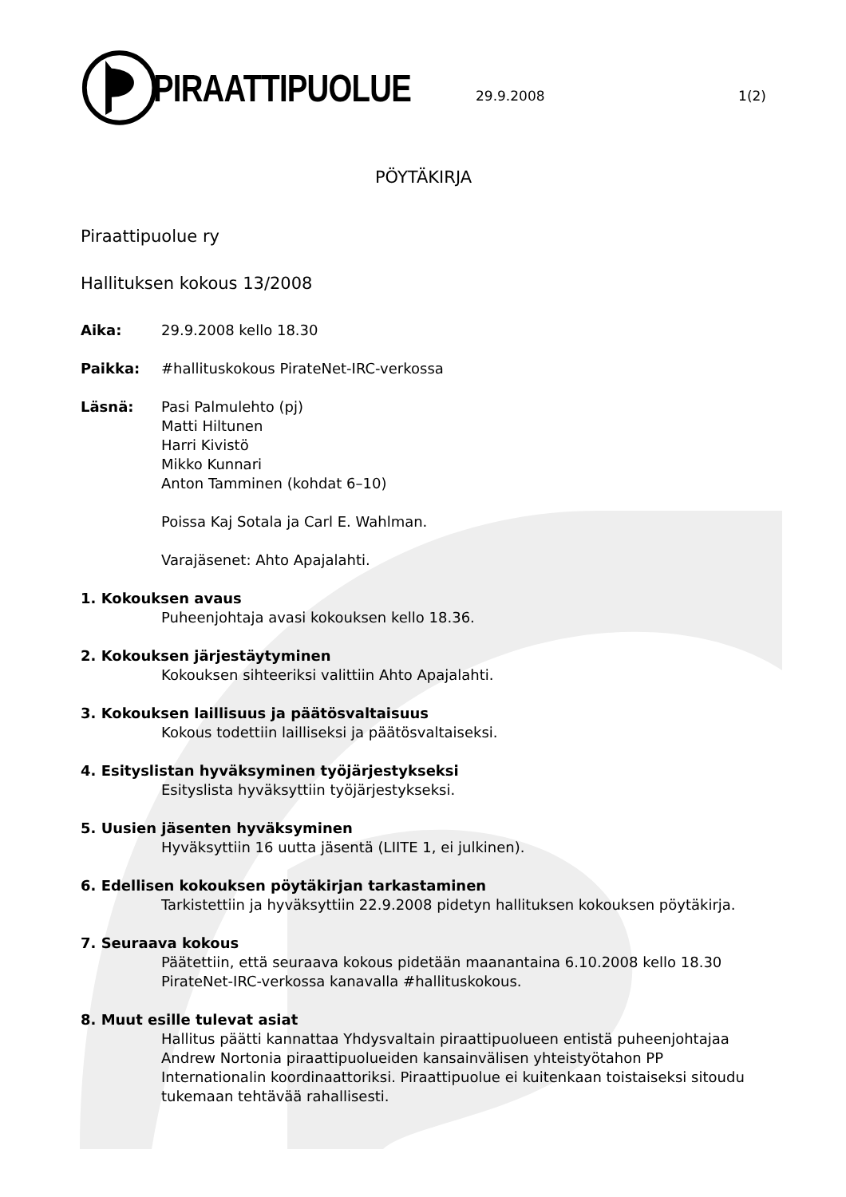PIRAATTIPUOLUE
29.9.2008 1(2)
PÖYTÄKIRJA
Piraattipuolue ry
Hallituksen kokous 13/2008
Aika: 29.9.2008 kello 18.30
Paikka: #hallituskokous PirateNet-IRC-verkossa
Läsnä: Pasi Palmulehto (pj)
Matti Hiltunen
Harri Kivistö
Mikko Kunnari
Anton Tamminen (kohdat 6–10)
Poissa Kaj Sotala ja Carl E. Wahlman.
Varajäsenet: Ahto Apajalahti.
1. Kokouksen avaus
Puheenjohtaja avasi kokouksen kello 18.36.
2. Kokouksen järjestäytyminen
Kokouksen sihteeriksi valittiin Ahto Apajalahti.
3. Kokouksen laillisuus ja päätösvaltaisuus
Kokous todettiin lailliseksi ja päätösvaltaiseksi.
4. Esityslistan hyväksyminen työjärjestykseksi
Esityslista hyväksyttiin työjärjestykseksi.
5. Uusien jäsenten hyväksyminen
Hyväksyttiin 16 uutta jäsentä (LIITE 1, ei julkinen).
6. Edellisen kokouksen pöytäkirjan tarkastaminen
Tarkistettiin ja hyväksyttiin 22.9.2008 pidetyn hallituksen kokouksen pöytäkirja.
7. Seuraava kokous
Päätettiin, että seuraava kokous pidetään maanantaina 6.10.2008 kello 18.30 PirateNet-IRC-verkossa kanavalla #hallituskokous.
8. Muut esille tulevat asiat
Hallitus päätti kannattaa Yhdysvaltain piraattipuolueen entistä puheenjohtajaa Andrew Nortonia piraattipuolueiden kansainvälisen yhteistyötahon PP Internationalin koordinaattoriksi. Piraattipuolue ei kuitenkaan toistaiseksi sitoudu tukemaan tehtävää rahallisesti.